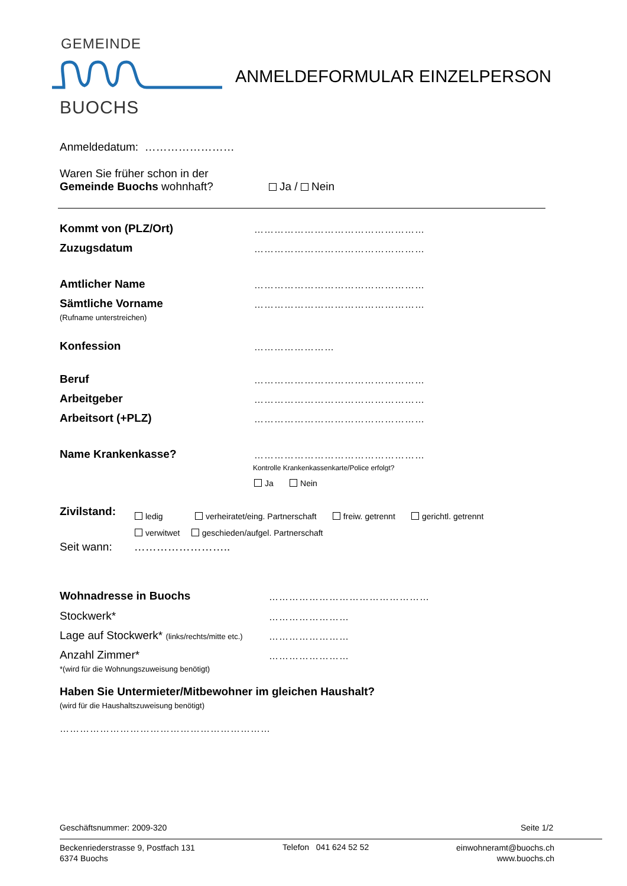GEMEINDE
BUOCHS
ANMELDEFORMULAR EINZELPERSON
Anmeldedatum: ……………………
Waren Sie früher schon in der
Gemeinde Buochs wohnhaft?
Ja / Nein
Kommt von (PLZ/Ort) ……………………………………………
Zuzugsdatum ……………………………………………
Amtlicher Name ……………………………………………
Sämtliche Vorname
(Rufname unterstreichen)
……………………………………………
Konfession ……………………
Beruf ……………………………………………
Arbeitgeber ……………………………………………
Arbeitsort (+PLZ) ……………………………………………
Name Krankenkasse? ……………………………………………
Kontrolle Krankenkassenkarte/Police erfolgt?
Ja Nein
Zivilstand:
ledig verheiratet/eing. Partnerschaft freiw. getrennt gerichtl. getrennt
verwitwet geschieden/aufgel. Partnerschaft
Seit wann: ……………………..
Wohnadresse in Buochs …………………………………………
Stockwerk* ……………………
Lage auf Stockwerk* (links/rechts/mitte etc.)
……………………
Anzahl Zimmer*
*(wird für die Wohnungszuweisung benötigt)
……………………
Haben Sie Untermieter/Mitbewohner im gleichen Haushalt?
(wird für die Haushaltszuweisung benötigt)
………………………………………………………
Geschäftsnummer: 2009-320 Seite 1/2
Beckenriederstrasse 9, Postfach 131
6374 Buochs
Telefon 041 624 52 52
einwohneramt@buochs.ch
www.buochs.ch